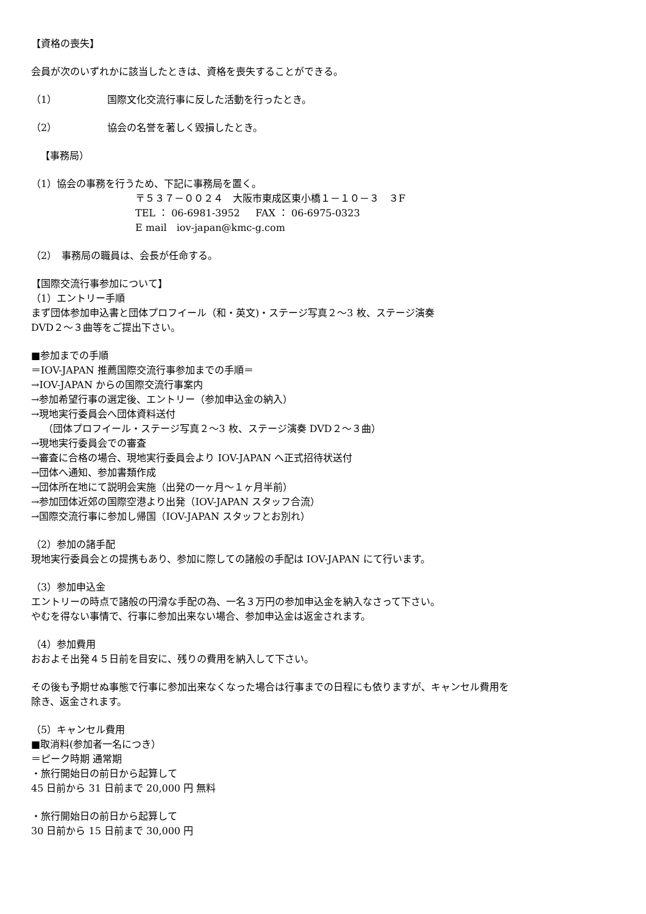【資格の喪失】
会員が次のいずれかに該当したときは、資格を喪失することができる。
（1） 国際文化交流行事に反した活動を行ったとき。
（2） 協会の名誉を著しく毀損したとき。
【事務局）
（1）協会の事務を行うため、下記に事務局を置く。
〒５３７－００２４　大阪市東成区東小橋１－１０－３　３F
TEL ： 06-6981-3952 FAX ： 06-6975-0323
E mail　iov-japan@kmc-g.com
（2）　事務局の職員は、会長が任命する。
【国際交流行事参加について】
（1）エントリー手順
まず団体参加申込書と団体プロフイール（和・英文)・ステージ写真２～3 枚、ステージ演奏
DVD２～３曲等をご提出下さい。
■参加までの手順
＝IOV-JAPAN 推薦国際交流行事参加までの手順＝
→IOV-JAPAN からの国際交流行事案内
→参加希望行事の選定後、エントリー（参加申込金の納入）
→現地実行委員会へ団体資料送付
（団体プロフイール・ステージ写真２～3 枚、ステージ演奏 DVD２～３曲）
→現地実行委員会での審査
→審査に合格の場合、現地実行委員会より IOV-JAPAN へ正式招待状送付
→団体へ通知、参加書類作成
→団体所在地にて説明会実施（出発の一ヶ月～１ヶ月半前）
→参加団体近郊の国際空港より出発（IOV-JAPAN スタッフ合流）
→国際交流行事に参加し帰国（IOV-JAPAN スタッフとお別れ）
（2）参加の諸手配
現地実行委員会との提携もあり、参加に際しての諸般の手配は IOV-JAPAN にて行います。
（3）参加申込金
エントリーの時点で諸般の円滑な手配の為、一名３万円の参加申込金を納入なさって下さい。
やむを得ない事情で、行事に参加出来ない場合、参加申込金は返金されます。
（4）参加費用
おおよそ出発４５日前を目安に、残りの費用を納入して下さい。
その後も予期せぬ事態で行事に参加出来なくなった場合は行事までの日程にも依りますが、キャンセル費用を
除き、返金されます。
（5）キャンセル費用
■取消料(参加者一名につき）
＝ピーク時期 通常期
・旅行開始日の前日から起算して
45 日前から 31 日前まで 20,000 円 無料
・旅行開始日の前日から起算して
30 日前から 15 日前まで 30,000 円